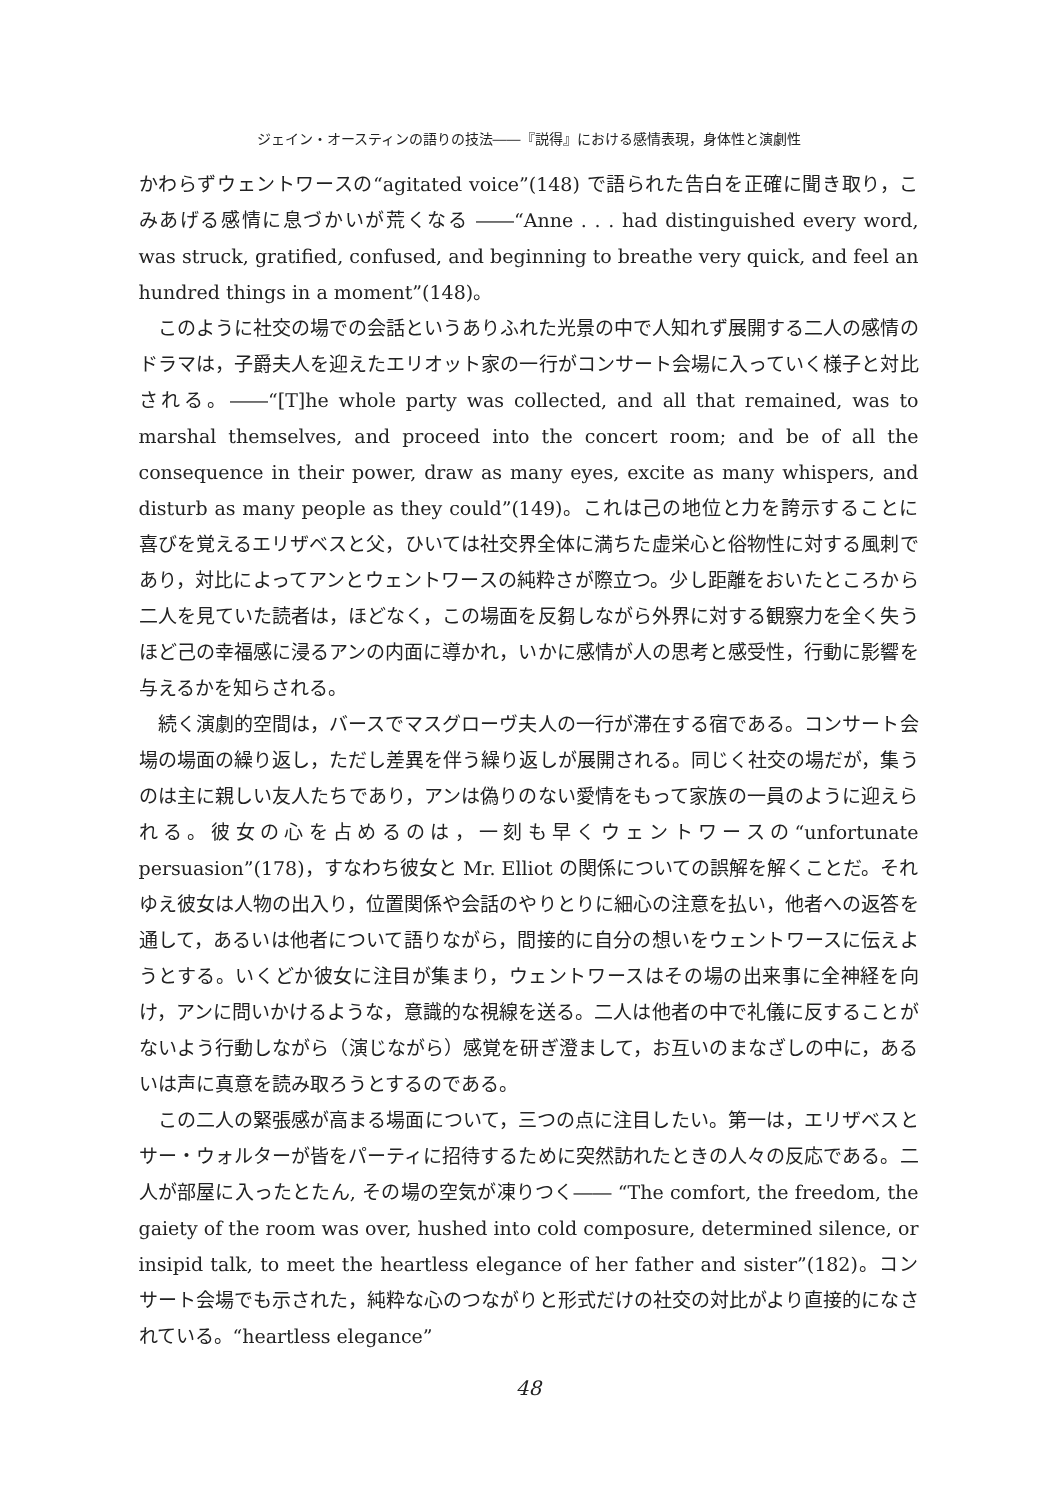ジェイン・オースティンの語りの技法――『説得』における感情表現，身体性と演劇性
かわらずウェントワースの“agitated voice”(148) で語られた告白を正確に聞き取り，こみあげる感情に息づかいが荒くなる ――“Anne . . . had distinguished every word, was struck, gratified, confused, and beginning to breathe very quick, and feel an hundred things in a moment”(148)。
このように社交の場での会話というありふれた光景の中で人知れず展開する二人の感情のドラマは，子爵夫人を迎えたエリオット家の一行がコンサート会場に入っていく様子と対比される。――“[T]he whole party was collected, and all that remained, was to marshal themselves, and proceed into the concert room; and be of all the consequence in their power, draw as many eyes, excite as many whispers, and disturb as many people as they could”(149)。これは己の地位と力を誇示することに喜びを覚えるエリザベスと父，ひいては社交界全体に満ちた虚栄心と俗物性に対する風刺であり，対比によってアンとウェントワースの純粋さが際立つ。少し距離をおいたところから二人を見ていた読者は，ほどなく，この場面を反芻しながら外界に対する観察力を全く失うほど己の幸福感に浸るアンの内面に導かれ，いかに感情が人の思考と感受性，行動に影響を与えるかを知らされる。
続く演劇的空間は，バースでマスグローヴ夫人の一行が滞在する宿である。コンサート会場の場面の繰り返し，ただし差異を伴う繰り返しが展開される。同じく社交の場だが，集うのは主に親しい友人たちであり，アンは偽りのない愛情をもって家族の一員のように迎えられる。彼女の心を占めるのは，一刻も早くウェントワースの“unfortunate persuasion”(178)，すなわち彼女と Mr. Elliot の関係についての誤解を解くことだ。それゆえ彼女は人物の出入り，位置関係や会話のやりとりに細心の注意を払い，他者への返答を通して，あるいは他者について語りながら，間接的に自分の想いをウェントワースに伝えようとする。いくどか彼女に注目が集まり，ウェントワースはその場の出来事に全神経を向け，アンに問いかけるような，意識的な視線を送る。二人は他者の中で礼儀に反することがないよう行動しながら（演じながら）感覚を研ぎ澄まして，お互いのまなざしの中に，あるいは声に真意を読み取ろうとするのである。
この二人の緊張感が高まる場面について，三つの点に注目したい。第一は，エリザベスとサー・ウォルターが皆をパーティに招待するために突然訪れたときの人々の反応である。二人が部屋に入ったとたん, その場の空気が凍りつく―― “The comfort, the freedom, the gaiety of the room was over, hushed into cold composure, determined silence, or insipid talk, to meet the heartless elegance of her father and sister”(182)。コンサート会場でも示された，純粋な心のつながりと形式だけの社交の対比がより直接的になされている。“heartless elegance”
48